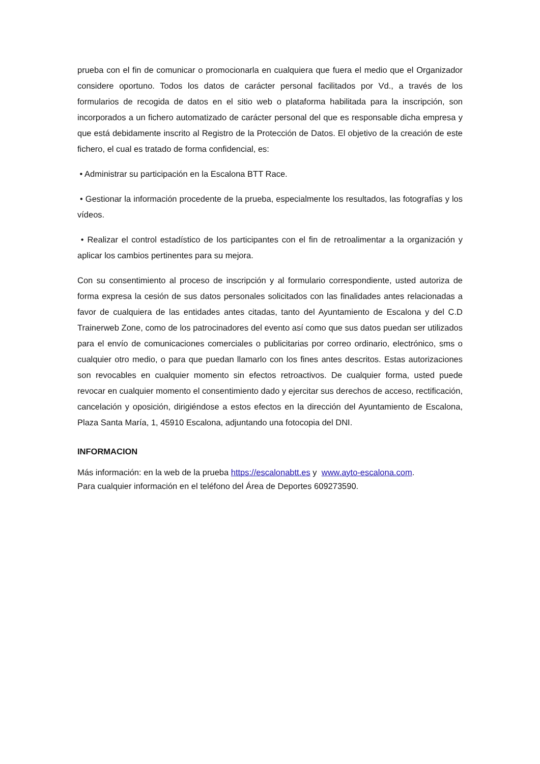prueba con el fin de comunicar o promocionarla en cualquiera que fuera el medio que el Organizador considere oportuno. Todos los datos de carácter personal facilitados por Vd., a través de los formularios de recogida de datos en el sitio web o plataforma habilitada para la inscripción, son incorporados a un fichero automatizado de carácter personal del que es responsable dicha empresa y que está debidamente inscrito al Registro de la Protección de Datos. El objetivo de la creación de este fichero, el cual es tratado de forma confidencial, es:
• Administrar su participación en la Escalona BTT Race.
• Gestionar la información procedente de la prueba, especialmente los resultados, las fotografías y los vídeos.
• Realizar el control estadístico de los participantes con el fin de retroalimentar a la organización y aplicar los cambios pertinentes para su mejora.
Con su consentimiento al proceso de inscripción y al formulario correspondiente, usted autoriza de forma expresa la cesión de sus datos personales solicitados con las finalidades antes relacionadas a favor de cualquiera de las entidades antes citadas, tanto del Ayuntamiento de Escalona y del C.D Trainerweb Zone, como de los patrocinadores del evento así como que sus datos puedan ser utilizados para el envío de comunicaciones comerciales o publicitarias por correo ordinario, electrónico, sms o cualquier otro medio, o para que puedan llamarlo con los fines antes descritos. Estas autorizaciones son revocables en cualquier momento sin efectos retroactivos. De cualquier forma, usted puede revocar en cualquier momento el consentimiento dado y ejercitar sus derechos de acceso, rectificación, cancelación y oposición, dirigiéndose a estos efectos en la dirección del Ayuntamiento de Escalona, Plaza Santa María, 1, 45910 Escalona, adjuntando una fotocopia del DNI.
INFORMACION
Más información: en la web de la prueba https://escalonabtt.es y www.ayto-escalona.com.
Para cualquier información en el teléfono del Área de Deportes 609273590.